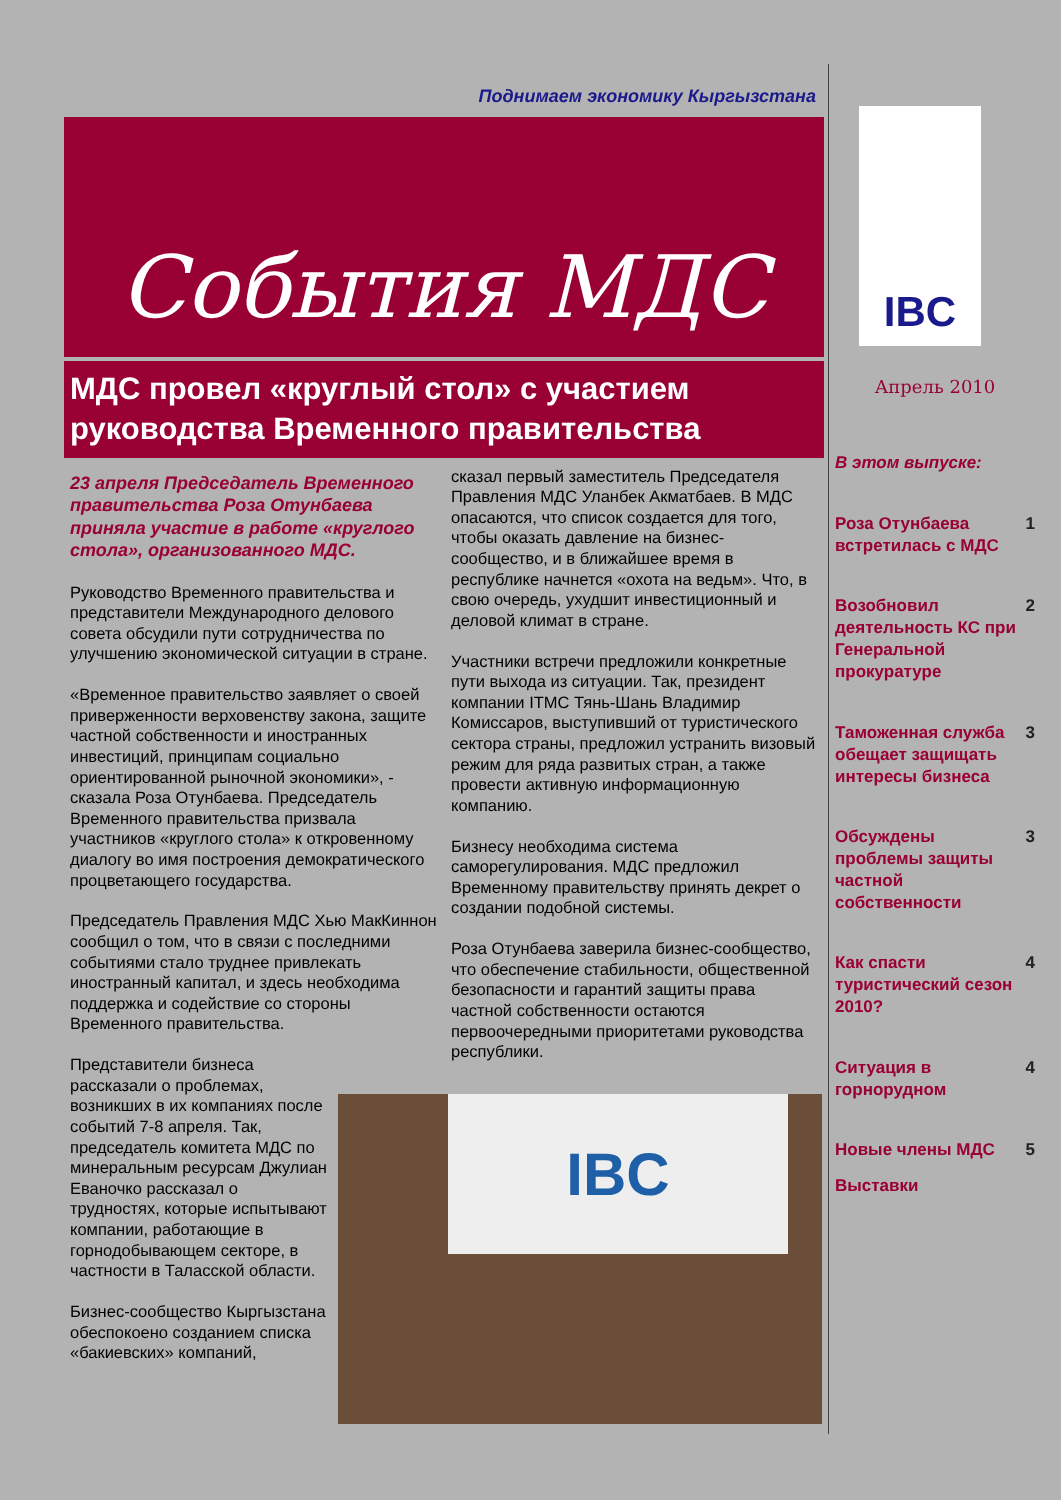Поднимаем экономику Кыргызстана
События МДС
МДС провел «круглый стол» с участием руководства Временного правительства
23 апреля Председатель Временного правительства Роза Отунбаева приняла участие в работе «круглого стола», организованного МДС.
Руководство Временного правительства и представители Международного делового совета обсудили пути сотрудничества по улучшению экономической ситуации в стране.
«Временное правительство заявляет о своей приверженности верховенству закона, защите частной собственности и иностранных инвестиций, принципам социально ориентированной рыночной экономики», - сказала Роза Отунбаева. Председатель Временного правительства призвала участников «круглого стола» к откровенному диалогу во имя построения демократического процветающего государства.
Председатель Правления МДС Хью МакКиннон сообщил о том, что в связи с последними событиями стало труднее привлекать иностранный капитал, и здесь необходима поддержка и содействие со стороны Временного правительства.
Представители бизнеса рассказали о проблемах, возникших в их компаниях после событий 7-8 апреля. Так, председатель комитета МДС по минеральным ресурсам Джулиан Еваночко рассказал о трудностях, которые испытывают компании, работающие в горнодобывающем секторе, в частности в Таласской области.
Бизнес-сообщество Кыргызстана обеспокоено созданием списка «бакиевских» компаний,
сказал первый заместитель Председателя Правления МДС Уланбек Акматбаев. В МДС опасаются, что список создается для того, чтобы оказать давление на бизнес-сообщество, и в ближайшее время в республике начнется «охота на ведьм». Что, в свою очередь, ухудшит инвестиционный и деловой климат в стране.
Участники встречи предложили конкретные пути выхода из ситуации. Так, президент компании ITMC Тянь-Шань Владимир Комиссаров, выступивший от туристического сектора страны, предложил устранить визовый режим для ряда развитых стран, а также провести активную информационную компанию.
Бизнесу необходима система саморегулирования. МДС предложил Временному правительству принять декрет о создании подобной системы.
Роза Отунбаева заверила бизнес-сообщество, что обеспечение стабильности, общественной безопасности и гарантий защиты права частной собственности остаются первоочередными приоритетами руководства республики.
IBC
IBC
Апрель 2010
В этом выпуске:
Роза Отунбаева встретилась с МДС 1
Возобновил деятельность КС при Генеральной прокуратуре 2
Таможенная служба обещает защищать интересы бизнеса 3
Обсуждены проблемы защиты частной собственности 3
Как спасти туристический сезон 2010? 4
Ситуация в горнорудном 4
Новые члены МДС 5
Выставки